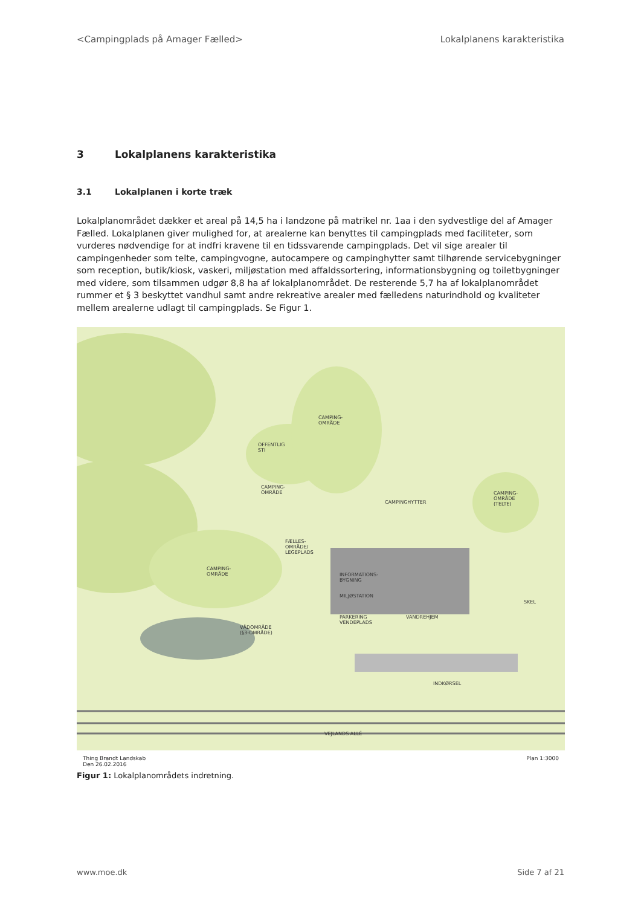<Campingplads på Amager Fælled> Lokalplanens karakteristika
3 Lokalplanens karakteristika
3.1 Lokalplanen i korte træk
Lokalplanområdet dækker et areal på 14,5 ha i landzone på matrikel nr. 1aa i den sydvestlige del af Amager Fælled. Lokalplanen giver mulighed for, at arealerne kan benyttes til campingplads med faciliteter, som vurderes nødvendige for at indfri kravene til en tidssvarende campingplads. Det vil sige arealer til campingenheder som telte, campingvogne, autocampere og campinghytter samt tilhørende servicebygninger som reception, butik/kiosk, vaskeri, miljøstation med affaldssortering, informationsbygning og toiletbygninger med videre, som tilsammen udgør 8,8 ha af lokalplanområdet. De resterende 5,7 ha af lokalplanområdet rummer et § 3 beskyttet vandhul samt andre rekreative arealer med fælledens naturindhold og kvaliteter mellem arealerne udlagt til campingplads. Se Figur 1.
CAMPING-
OMRÅDE
CAMPING-
OMRÅDE
CAMPING-
OMRÅDE
CAMPING-
OMRÅDE
(TELTE)
OFFENTLIG
STI
FÆLLES-
OMRÅDE/
LEGEPLADS
VÅDOMRÅDE
(§3-OMRÅDE)
CAMPINGHYTTER
INFORMATIONS-
BYGNING
MILJØSTATION
PARKERING
VENDEPLADS
VANDREHJEM
SKEL
INDKØRSEL
VEJLANDS ALLÉ
Thing Brandt Landskab
Den 26.02.2016 Plan 1:3000
Figur 1: Lokalplanområdets indretning.
www.moe.dk Side 7 af 21